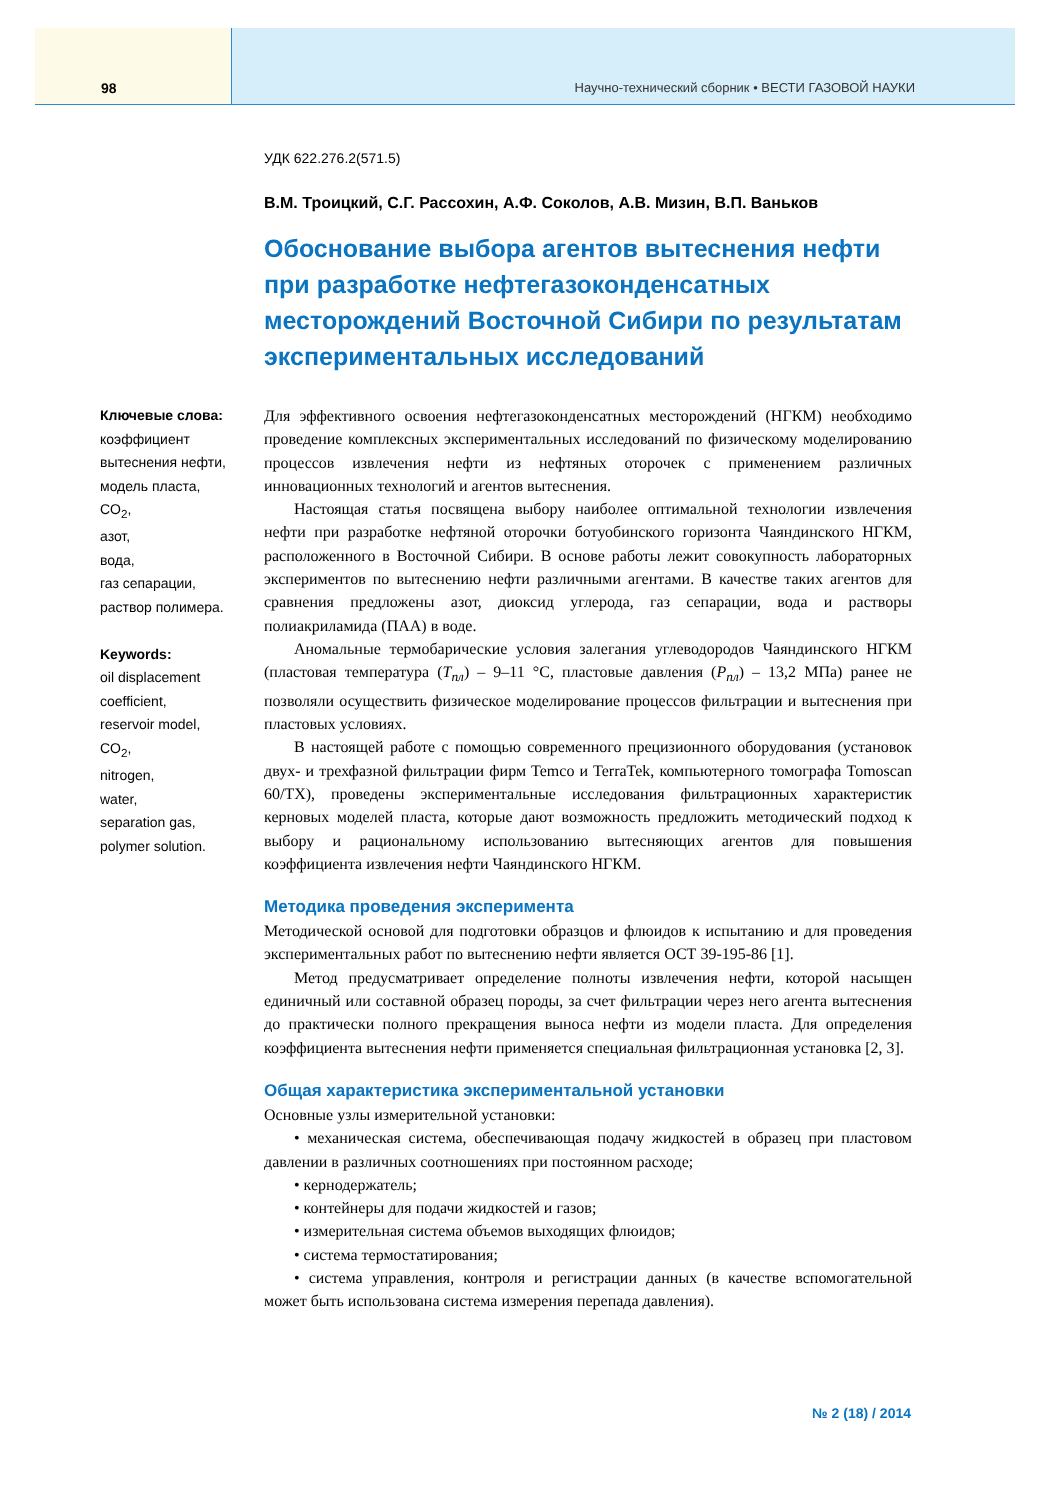98 Научно-технический сборник • ВЕСТИ ГАЗОВОЙ НАУКИ
УДК 622.276.2(571.5)
В.М. Троицкий, С.Г. Рассохин, А.Ф. Соколов, А.В. Мизин, В.П. Ваньков
Обоснование выбора агентов вытеснения нефти при разработке нефтегазоконденсатных месторождений Восточной Сибири по результатам экспериментальных исследований
Ключевые слова:
коэффициент
вытеснения нефти,
модель пласта,
CO<sub>2</sub>,
азот,
вода,
газ сепарации,
раствор полимера.
Keywords:
oil displacement
coefficient,
reservoir model,
CO<sub>2</sub>,
nitrogen,
water,
separation gas,
polymer solution.
Для эффективного освоения нефтегазоконденсатных месторождений (НГКМ) необходимо проведение комплексных экспериментальных исследований по физическому моделированию процессов извлечения нефти из нефтяных оторочек с применением различных инновационных технологий и агентов вытеснения.
Настоящая статья посвящена выбору наиболее оптимальной технологии извлечения нефти при разработке нефтяной оторочки ботуобинского горизонта Чаяндинского НГКМ, расположенного в Восточной Сибири. В основе работы лежит совокупность лабораторных экспериментов по вытеснению нефти различными агентами. В качестве таких агентов для сравнения предложены азот, диоксид углерода, газ сепарации, вода и растворы полиакриламида (ПАА) в воде.
Аномальные термобарические условия залегания углеводородов Чаяндинского НГКМ (пластовая температура (T<sub>пл</sub>) – 9–11 °С, пластовые давления (P<sub>пл</sub>) – 13,2 МПа) ранее не позволяли осуществить физическое моделирование процессов фильтрации и вытеснения при пластовых условиях.
В настоящей работе с помощью современного прецизионного оборудования (установок двух- и трехфазной фильтрации фирм Temco и TerraTek, компьютерного томографа Tomoscan 60/TX), проведены экспериментальные исследования фильтрационных характеристик керновых моделей пласта, которые дают возможность предложить методический подход к выбору и рациональному использованию вытесняющих агентов для повышения коэффициента извлечения нефти Чаяндинского НГКМ.
Методика проведения эксперимента
Методической основой для подготовки образцов и флюидов к испытанию и для проведения экспериментальных работ по вытеснению нефти является ОСТ 39-195-86 [1].
Метод предусматривает определение полноты извлечения нефти, которой насыщен единичный или составной образец породы, за счет фильтрации через него агента вытеснения до практически полного прекращения выноса нефти из модели пласта. Для определения коэффициента вытеснения нефти применяется специальная фильтрационная установка [2, 3].
Общая характеристика экспериментальной установки
Основные узлы измерительной установки:
• механическая система, обеспечивающая подачу жидкостей в образец при пластовом давлении в различных соотношениях при постоянном расходе;
• кернодержатель;
• контейнеры для подачи жидкостей и газов;
• измерительная система объемов выходящих флюидов;
• система термостатирования;
• система управления, контроля и регистрации данных (в качестве вспомогательной может быть использована система измерения перепада давления).
№ 2 (18) / 2014